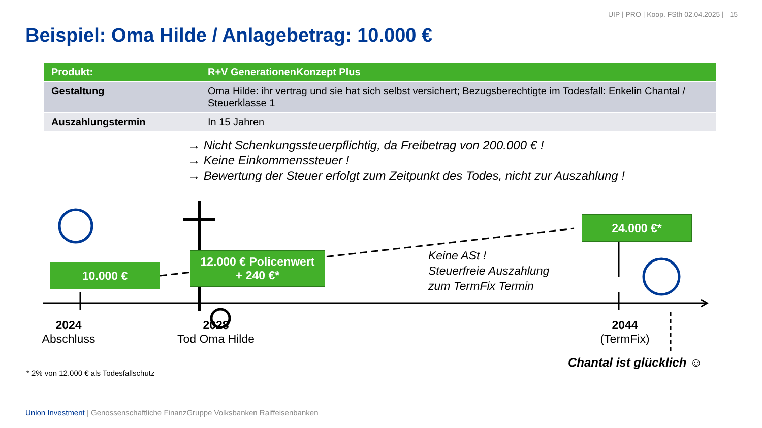UIP | PRO | Koop. FSth 02.04.2025 | 15
Beispiel: Oma Hilde / Anlagebetrag: 10.000 €
| Produkt: | R+V GenerationenKonzept Plus |
| --- | --- |
| Gestaltung | Oma Hilde: ihr vertrag und sie hat sich selbst versichert; Bezugsberechtigte im Todesfall: Enkelin Chantal / Steuerklasse 1 |
| Auszahlungstermin | In 15 Jahren |
→ Nicht Schenkungssteuerpflichtig, da Freibetrag von 200.000 € !
→ Keine Einkommenssteuer !
→ Bewertung der Steuer erfolgt zum Zeitpunkt des Todes, nicht zur Auszahlung !
10.000 €
12.000 € Policenwert
+ 240 €*
24.000 €*
Keine ASt !
Steuerfreie Auszahlung
zum TermFix Termin
2024
Abschluss
2028
Tod Oma Hilde
2044
(TermFix)
Chantal ist glücklich ☺
* 2% von 12.000 € als Todesfallschutz
Union Investment | Genossenschaftliche FinanzGruppe Volksbanken Raiffeisenbanken